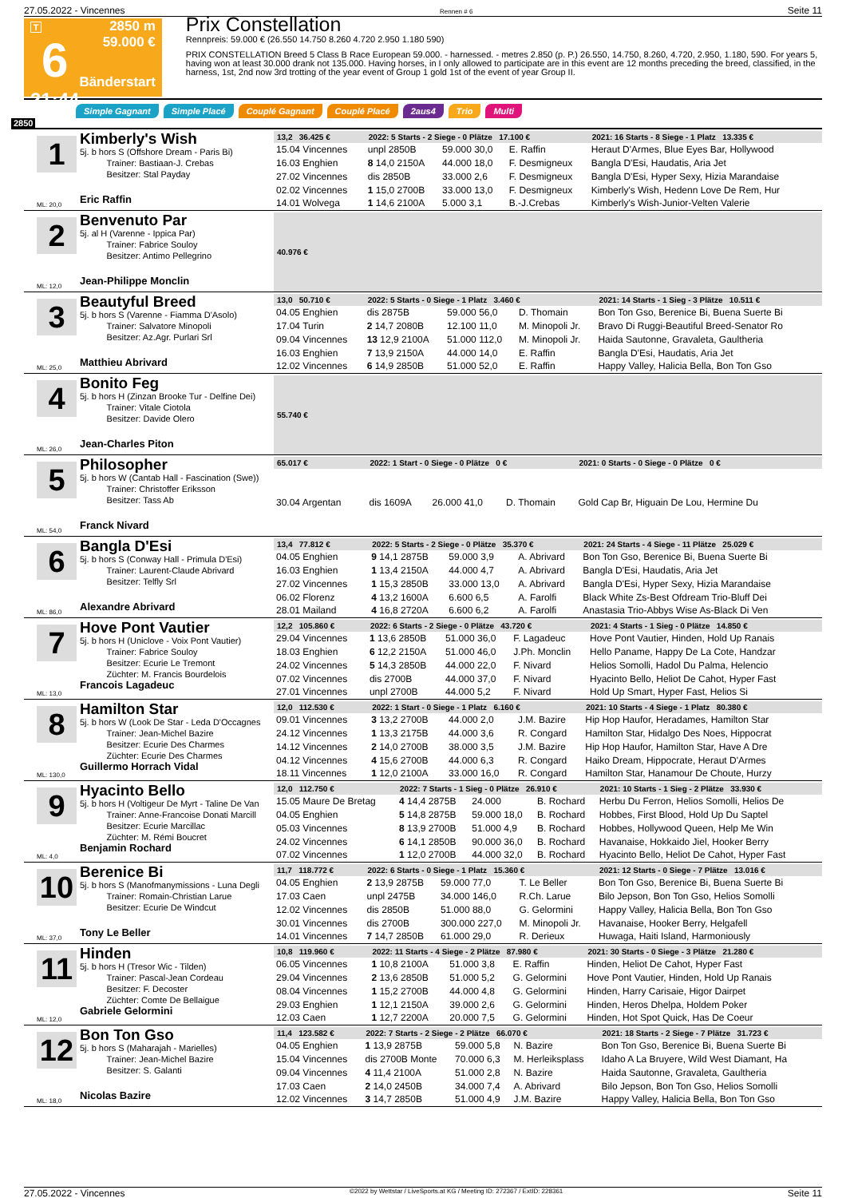27.05.2022 - Vincennes Rennen # 6 Seite 11
T
6
21:44
2850 m
59.000 €
Bänderstart
Prix Constellation
Rennpreis: 59.000 € (26.550 14.750 8.260 4.720 2.950 1.180 590)
PRIX CONSTELLATION Breed 5 Class B Race European 59.000. - harnessed. - metres 2.850 (p. P.) 26.550, 14.750, 8.260, 4.720, 2.950, 1.180, 590. For years 5, having won at least 30.000 drank not 135.000. Having horses, in I only allowed to participate are in this event are 12 months preceding the breed, classified, in the harness, 1st, 2nd now 3rd trotting of the year event of Group 1 gold 1st of the event of year Group II.
Simple Gagnant Simple Placé Couplé Gagnant Couplé Placé 2aus4 Trio Multi
2850
1
Kimberly's Wish
5j. b hors S (Offshore Dream - Paris Bi)
Trainer: Bastiaan-J. Crebas
Besitzer: Stal Payday
Eric Raffin
ML: 20,0
| 13,2 36.425 € | 2022: 5 Starts - 2 Siege - 0 Plätze 17.100 € | | | 2021: 16 Starts - 8 Siege - 1 Platz 13.335 € |
| --- | --- | --- | --- | --- |
| 15.04 Vincennes | unpl 2850B | 59.000 30,0 | E. Raffin | Heraut D'Armes, Blue Eyes Bar, Hollywood |
| 16.03 Enghien | 8 14,0 2150A | 44.000 18,0 | F. Desmigneux | Bangla D'Esi, Haudatis, Aria Jet |
| 27.02 Vincennes | dis 2850B | 33.000 2,6 | F. Desmigneux | Bangla D'Esi, Hyper Sexy, Hizia Marandaise |
| 02.02 Vincennes | 1 15,0 2700B | 33.000 13,0 | F. Desmigneux | Kimberly's Wish, Hedenn Love De Rem, Hur |
| 14.01 Wolvega | 1 14,6 2100A | 5.000 3,1 | B.-J.Crebas | Kimberly's Wish-Junior-Velten Valerie |
2
Benvenuto Par
5j. al H (Varenne - Ippica Par)
Trainer: Fabrice Souloy
Besitzer: Antimo Pellegrino
Jean-Philippe Monclin
ML: 12,0
| 40.976 € | |
| --- | --- |
3
Beautyful Breed
5j. b hors S (Varenne - Fiamma D'Asolo)
Trainer: Salvatore Minopoli
Besitzer: Az.Agr. Purlari Srl
Matthieu Abrivard
ML: 25,0
| 13,0 50.710 € | 2022: 5 Starts - 0 Siege - 1 Platz 3.460 € | | | 2021: 14 Starts - 1 Sieg - 3 Plätze 10.511 € |
| --- | --- | --- | --- | --- |
| 04.05 Enghien | dis 2875B | 59.000 56,0 | D. Thomain | Bon Ton Gso, Berenice Bi, Buena Suerte Bi |
| 17.04 Turin | 2 14,7 2080B | 12.100 11,0 | M. Minopoli Jr. | Bravo Di Ruggi-Beautiful Breed-Senator Ro |
| 09.04 Vincennes | 13 12,9 2100A | 51.000 112,0 | M. Minopoli Jr. | Haida Sautonne, Gravaleta, Gaultheria |
| 16.03 Enghien | 7 13,9 2150A | 44.000 14,0 | E. Raffin | Bangla D'Esi, Haudatis, Aria Jet |
| 12.02 Vincennes | 6 14,9 2850B | 51.000 52,0 | E. Raffin | Happy Valley, Halicia Bella, Bon Ton Gso |
4
Bonito Feg
5j. b hors H (Zinzan Brooke Tur - Delfine Dei)
Trainer: Vitale Ciotola
Besitzer: Davide Olero
Jean-Charles Piton
ML: 26,0
| 55.740 € | |
| --- | --- |
5
Philosopher
5j. b hors W (Cantab Hall - Fascination (Swe))
Trainer: Christoffer Eriksson
Besitzer: Tass Ab
Franck Nivard
ML: 54,0
| 65.017 € | 2022: 1 Start - 0 Siege - 0 Plätze 0 € | | | 2021: 0 Starts - 0 Siege - 0 Plätze 0 € |
| --- | --- | --- | --- | --- |
| 30.04 Argentan | dis 1609A | 26.000 41,0 | D. Thomain | Gold Cap Br, Higuain De Lou, Hermine Du |
6
Bangla D'Esi
5j. b hors S (Conway Hall - Primula D'Esi)
Trainer: Laurent-Claude Abrivard
Besitzer: Telfly Srl
Alexandre Abrivard
ML: 86,0
| 13,4 77.812 € | 2022: 5 Starts - 2 Siege - 0 Plätze 35.370 € | | | 2021: 24 Starts - 4 Siege - 11 Plätze 25.029 € |
| --- | --- | --- | --- | --- |
| 04.05 Enghien | 9 14,1 2875B | 59.000 3,9 | A. Abrivard | Bon Ton Gso, Berenice Bi, Buena Suerte Bi |
| 16.03 Enghien | 1 13,4 2150A | 44.000 4,7 | A. Abrivard | Bangla D'Esi, Haudatis, Aria Jet |
| 27.02 Vincennes | 1 15,3 2850B | 33.000 13,0 | A. Abrivard | Bangla D'Esi, Hyper Sexy, Hizia Marandaise |
| 06.02 Florenz | 4 13,2 1600A | 6.600 6,5 | A. Farolfi | Black White Zs-Best Ofdream Trio-Bluff Dei |
| 28.01 Mailand | 4 16,8 2720A | 6.600 6,2 | A. Farolfi | Anastasia Trio-Abbys Wise As-Black Di Ven |
7
Hove Pont Vautier
5j. b hors H (Uniclove - Voix Pont Vautier)
Trainer: Fabrice Souloy
Besitzer: Ecurie Le Tremont
Züchter: M. Francis Bourdelois
Francois Lagadeuc
ML: 13,0
| 12,2 105.860 € | 2022: 6 Starts - 2 Siege - 0 Plätze 43.720 € | | | 2021: 4 Starts - 1 Sieg - 0 Plätze 14.850 € |
| --- | --- | --- | --- | --- |
| 29.04 Vincennes | 1 13,6 2850B | 51.000 36,0 | F. Lagadeuc | Hove Pont Vautier, Hinden, Hold Up Ranais |
| 18.03 Enghien | 6 12,2 2150A | 51.000 46,0 | J.Ph. Monclin | Hello Paname, Happy De La Cote, Handzar |
| 24.02 Vincennes | 5 14,3 2850B | 44.000 22,0 | F. Nivard | Helios Somolli, Hadol Du Palma, Helencio |
| 07.02 Vincennes | dis 2700B | 44.000 37,0 | F. Nivard | Hyacinto Bello, Heliot De Cahot, Hyper Fast |
| 27.01 Vincennes | unpl 2700B | 44.000 5,2 | F. Nivard | Hold Up Smart, Hyper Fast, Helios Si |
8
Hamilton Star
5j. b hors W (Look De Star - Leda D'Occagnes
Trainer: Jean-Michel Bazire
Besitzer: Ecurie Des Charmes
Züchter: Ecurie Des Charmes
Guillermo Horrach Vidal
ML: 130,0
| 12,0 112.530 € | 2022: 1 Start - 0 Siege - 1 Platz 6.160 € | | | 2021: 10 Starts - 4 Siege - 1 Platz 80.380 € |
| --- | --- | --- | --- | --- |
| 09.01 Vincennes | 3 13,2 2700B | 44.000 2,0 | J.M. Bazire | Hip Hop Haufor, Heradames, Hamilton Star |
| 24.12 Vincennes | 1 13,3 2175B | 44.000 3,6 | R. Congard | Hamilton Star, Hidalgo Des Noes, Hippocrat |
| 14.12 Vincennes | 2 14,0 2700B | 38.000 3,5 | J.M. Bazire | Hip Hop Haufor, Hamilton Star, Have A Dre |
| 04.12 Vincennes | 4 15,6 2700B | 44.000 6,3 | R. Congard | Haiko Dream, Hippocrate, Heraut D'Armes |
| 18.11 Vincennes | 1 12,0 2100A | 33.000 16,0 | R. Congard | Hamilton Star, Hanamour De Choute, Hurzy |
9
Hyacinto Bello
5j. b hors H (Voltigeur De Myrt - Taline De Van
Trainer: Anne-Francoise Donati Marcill
Besitzer: Ecurie Marcillac
Züchter: M. Rémi Boucret
Benjamin Rochard
ML: 4,0
| 12,0 112.750 € | 2022: 7 Starts - 1 Sieg - 0 Plätze 26.910 € | | | 2021: 10 Starts - 1 Sieg - 2 Plätze 33.930 € |
| --- | --- | --- | --- | --- |
| 15.05 Maure De Bretag | 4 14,4 2875B | 24.000 | B. Rochard | Herbu Du Ferron, Helios Somolli, Helios De |
| 04.05 Enghien | 5 14,8 2875B | 59.000 18,0 | B. Rochard | Hobbes, First Blood, Hold Up Du Saptel |
| 05.03 Vincennes | 8 13,9 2700B | 51.000 4,9 | B. Rochard | Hobbes, Hollywood Queen, Help Me Win |
| 24.02 Vincennes | 6 14,1 2850B | 90.000 36,0 | B. Rochard | Havanaise, Hokkaido Jiel, Hooker Berry |
| 07.02 Vincennes | 1 12,0 2700B | 44.000 32,0 | B. Rochard | Hyacinto Bello, Heliot De Cahot, Hyper Fast |
10
Berenice Bi
5j. b hors S (Manofmanymissions - Luna Degli
Trainer: Romain-Christian Larue
Besitzer: Ecurie De Windcut
Tony Le Beller
ML: 37,0
| 11,7 118.772 € | 2022: 6 Starts - 0 Siege - 1 Platz 15.360 € | | | 2021: 12 Starts - 0 Siege - 7 Plätze 13.016 € |
| --- | --- | --- | --- | --- |
| 04.05 Enghien | 2 13,9 2875B | 59.000 77,0 | T. Le Beller | Bon Ton Gso, Berenice Bi, Buena Suerte Bi |
| 17.03 Caen | unpl 2475B | 34.000 146,0 | R.Ch. Larue | Bilo Jepson, Bon Ton Gso, Helios Somolli |
| 12.02 Vincennes | dis 2850B | 51.000 88,0 | G. Gelormini | Happy Valley, Halicia Bella, Bon Ton Gso |
| 30.01 Vincennes | dis 2700B | 300.000 227,0 | M. Minopoli Jr. | Havanaise, Hooker Berry, Helgafell |
| 14.01 Vincennes | 7 14,7 2850B | 61.000 29,0 | R. Derieux | Huwaga, Haiti Island, Harmoniously |
11
Hinden
5j. b hors H (Tresor Wic - Tilden)
Trainer: Pascal-Jean Cordeau
Besitzer: F. Decoster
Züchter: Comte De Bellaigue
Gabriele Gelormini
ML: 12,0
| 10,8 119.960 € | 2022: 11 Starts - 4 Siege - 2 Plätze 87.980 € | | | 2021: 30 Starts - 0 Siege - 3 Plätze 21.280 € |
| --- | --- | --- | --- | --- |
| 06.05 Vincennes | 1 10,8 2100A | 51.000 3,8 | E. Raffin | Hinden, Heliot De Cahot, Hyper Fast |
| 29.04 Vincennes | 2 13,6 2850B | 51.000 5,2 | G. Gelormini | Hove Pont Vautier, Hinden, Hold Up Ranais |
| 08.04 Vincennes | 1 15,2 2700B | 44.000 4,8 | G. Gelormini | Hinden, Harry Carisaie, Higor Dairpet |
| 29.03 Enghien | 1 12,1 2150A | 39.000 2,6 | G. Gelormini | Hinden, Heros Dhelpa, Holdem Poker |
| 12.03 Caen | 1 12,7 2200A | 20.000 7,5 | G. Gelormini | Hinden, Hot Spot Quick, Has De Coeur |
12
Bon Ton Gso
5j. b hors S (Maharajah - Marielles)
Trainer: Jean-Michel Bazire
Besitzer: S. Galanti
Nicolas Bazire
ML: 18,0
| 11,4 123.582 € | 2022: 7 Starts - 2 Siege - 2 Plätze 66.070 € | | | 2021: 18 Starts - 2 Siege - 7 Plätze 31.723 € |
| --- | --- | --- | --- | --- |
| 04.05 Enghien | 1 13,9 2875B | 59.000 5,8 | N. Bazire | Bon Ton Gso, Berenice Bi, Buena Suerte Bi |
| 15.04 Vincennes | dis 2700B Monte | 70.000 6,3 | M. Herleiksplass | Idaho A La Bruyere, Wild West Diamant, Ha |
| 09.04 Vincennes | 4 11,4 2100A | 51.000 2,8 | N. Bazire | Haida Sautonne, Gravaleta, Gaultheria |
| 17.03 Caen | 2 14,0 2450B | 34.000 7,4 | A. Abrivard | Bilo Jepson, Bon Ton Gso, Helios Somolli |
| 12.02 Vincennes | 3 14,7 2850B | 51.000 4,9 | J.M. Bazire | Happy Valley, Halicia Bella, Bon Ton Gso |
27.05.2022 - Vincennes ©2022 by Wettstar / LiveSports.at KG / Meeting ID: 272367 / ExtID: 228361 Seite 11